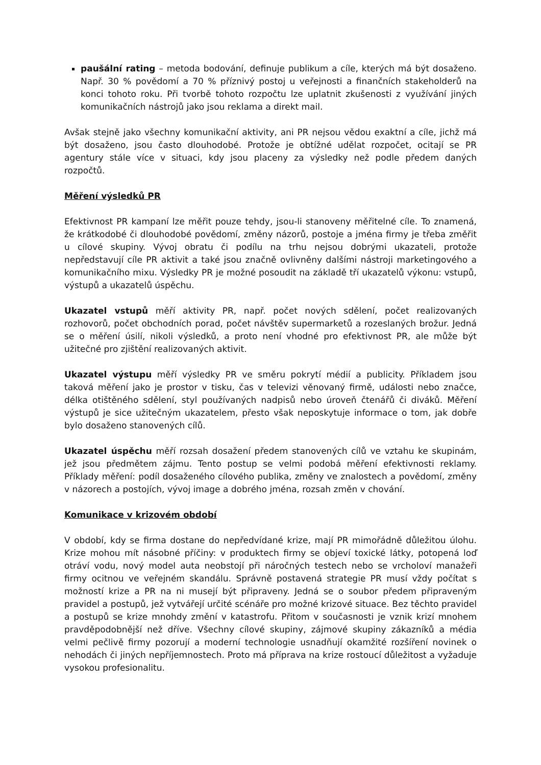paušální rating – metoda bodování, definuje publikum a cíle, kterých má být dosaženo. Např. 30 % povědomí a 70 % příznivý postoj u veřejnosti a finančních stakeholderů na konci tohoto roku. Při tvorbě tohoto rozpočtu lze uplatnit zkušenosti z využívání jiných komunikačních nástrojů jako jsou reklama a direkt mail.
Avšak stejně jako všechny komunikační aktivity, ani PR nejsou vědou exaktní a cíle, jichž má být dosaženo, jsou často dlouhodobé. Protože je obtížné udělat rozpočet, ocitají se PR agentury stále více v situaci, kdy jsou placeny za výsledky než podle předem daných rozpočtů.
Měření výsledků PR
Efektivnost PR kampaní lze měřit pouze tehdy, jsou-li stanoveny měřitelné cíle. To znamená, že krátkodobé či dlouhodobé povědomí, změny názorů, postoje a jména firmy je třeba změřit u cílové skupiny. Vývoj obratu či podílu na trhu nejsou dobrými ukazateli, protože nepředstavují cíle PR aktivit a také jsou značně ovlivněny dalšími nástroji marketingového a komunikačního mixu. Výsledky PR je možné posoudit na základě tří ukazatelů výkonu: vstupů, výstupů a ukazatelů úspěchu.
Ukazatel vstupů měří aktivity PR, např. počet nových sdělení, počet realizovaných rozhovorů, počet obchodních porad, počet návštěv supermarketů a rozeslaných brožur. Jedná se o měření úsilí, nikoli výsledků, a proto není vhodné pro efektivnost PR, ale může být užitečné pro zjištění realizovaných aktivit.
Ukazatel výstupu měří výsledky PR ve směru pokrytí médií a publicity. Příkladem jsou taková měření jako je prostor v tisku, čas v televizi věnovaný firmě, události nebo značce, délka otištěného sdělení, styl používaných nadpisů nebo úroveň čtenářů či diváků. Měření výstupů je sice užitečným ukazatelem, přesto však neposkytuje informace o tom, jak dobře bylo dosaženo stanovených cílů.
Ukazatel úspěchu měří rozsah dosažení předem stanovených cílů ve vztahu ke skupinám, jež jsou předmětem zájmu. Tento postup se velmi podobá měření efektivnosti reklamy. Příklady měření: podíl dosaženého cílového publika, změny ve znalostech a povědomí, změny v názorech a postojích, vývoj image a dobrého jména, rozsah změn v chování.
Komunikace v krizovém období
V období, kdy se firma dostane do nepředvídané krize, mají PR mimořádně důležitou úlohu. Krize mohou mít násobné příčiny: v produktech firmy se objeví toxické látky, potopená loď otráví vodu, nový model auta neobstojí při náročných testech nebo se vrcholoví manažeři firmy ocitnou ve veřejném skandálu. Správně postavená strategie PR musí vždy počítat s možností krize a PR na ni musejí být připraveny. Jedná se o soubor předem připraveným pravidel a postupů, jež vytvářejí určité scénáře pro možné krizové situace. Bez těchto pravidel a postupů se krize mnohdy změní v katastrofu. Přitom v současnosti je vznik krizí mnohem pravděpodobnější než dříve. Všechny cílové skupiny, zájmové skupiny zákazníků a média velmi pečlivě firmy pozorují a moderní technologie usnadňují okamžité rozšíření novinek o nehodách či jiných nepříjemnostech. Proto má příprava na krize rostoucí důležitost a vyžaduje vysokou profesionalitu.